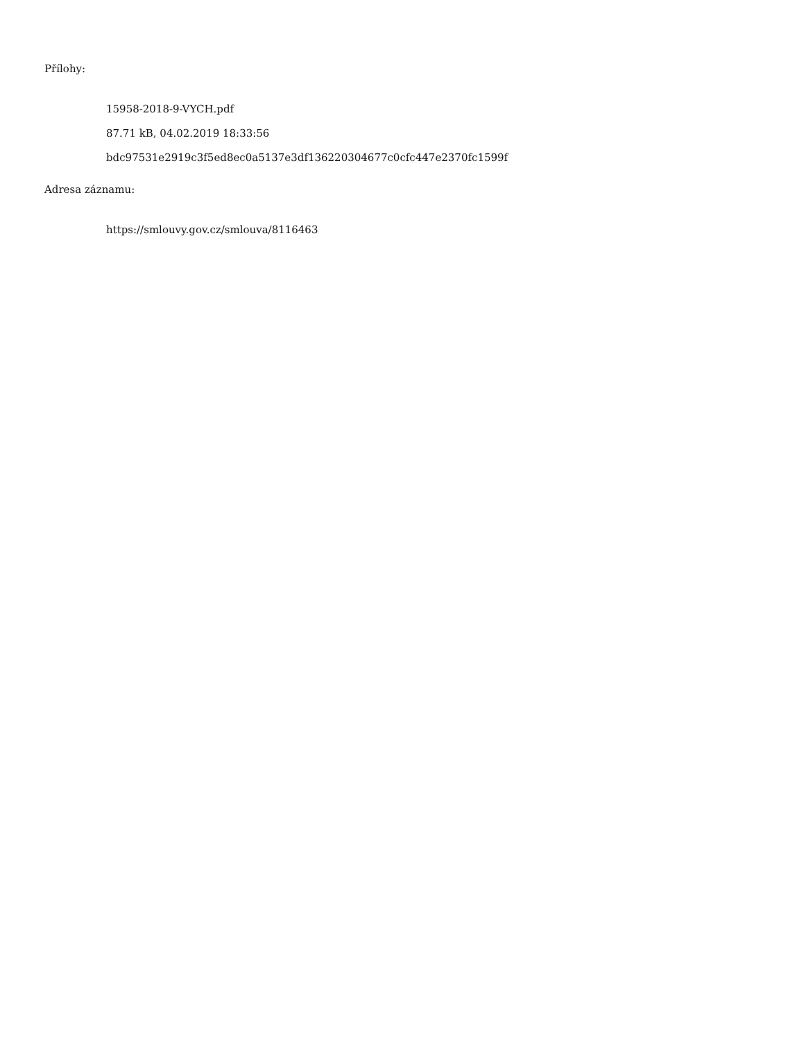Přílohy:
15958-2018-9-VYCH.pdf
87.71 kB, 04.02.2019 18:33:56
bdc97531e2919c3f5ed8ec0a5137e3df136220304677c0cfc447e2370fc1599f
Adresa záznamu:
https://smlouvy.gov.cz/smlouva/8116463